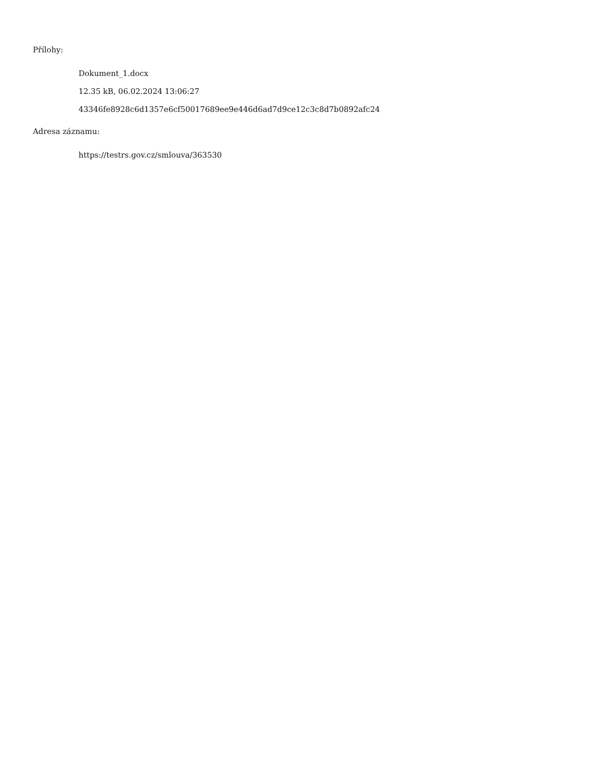Přílohy:
Dokument_1.docx
12.35 kB, 06.02.2024 13:06:27
43346fe8928c6d1357e6cf50017689ee9e446d6ad7d9ce12c3c8d7b0892afc24
Adresa záznamu:
https://testrs.gov.cz/smlouva/363530